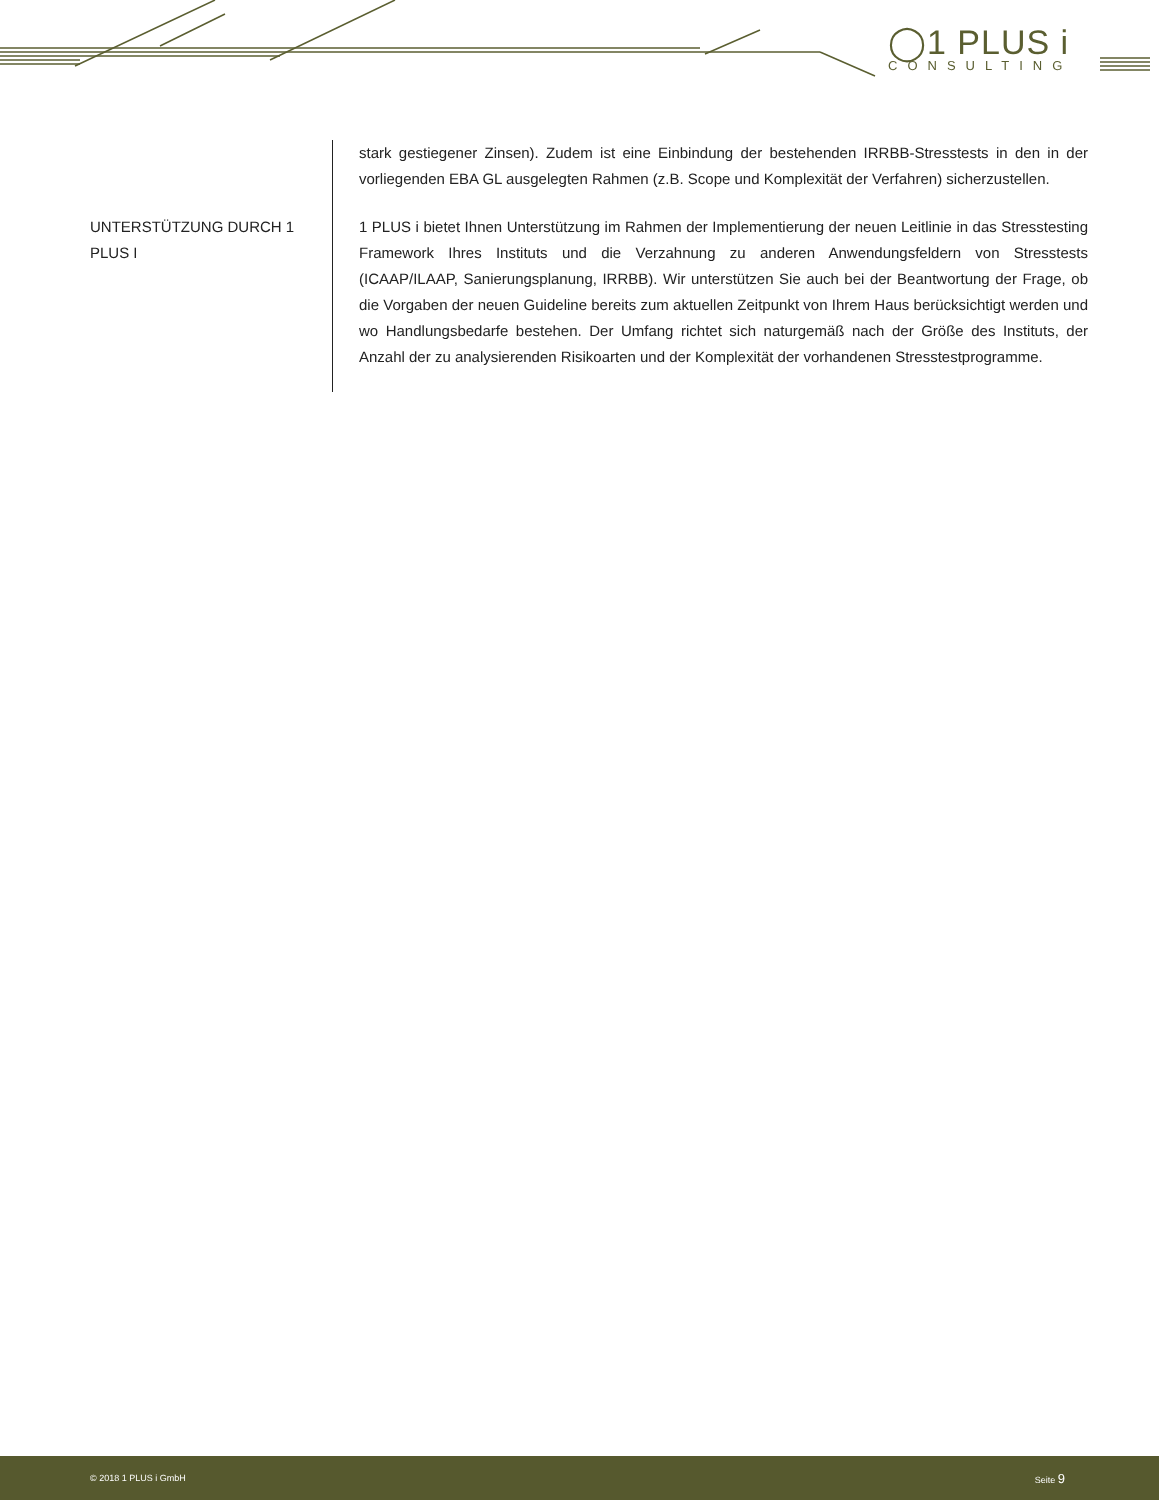◯1 PLUS i
CONSULTING
stark gestiegener Zinsen). Zudem ist eine Einbindung der bestehenden IRRBB-Stresstests in den in der vorliegenden EBA GL ausgelegten Rahmen (z.B. Scope und Komplexität der Verfahren) sicherzustellen.
UNTERSTÜTZUNG DURCH 1 PLUS I
1 PLUS i bietet Ihnen Unterstützung im Rahmen der Implementierung der neuen Leitlinie in das Stresstesting Framework Ihres Instituts und die Verzahnung zu anderen Anwendungsfeldern von Stresstests (ICAAP/ILAAP, Sanierungsplanung, IRRBB). Wir unterstützen Sie auch bei der Beantwortung der Frage, ob die Vorgaben der neuen Guideline bereits zum aktuellen Zeitpunkt von Ihrem Haus berücksichtigt werden und wo Handlungsbedarfe bestehen. Der Umfang richtet sich naturgemäß nach der Größe des Instituts, der Anzahl der zu analysierenden Risikoarten und der Komplexität der vorhandenen Stresstestprogramme.
© 2018 1 PLUS i GmbH Seite 9